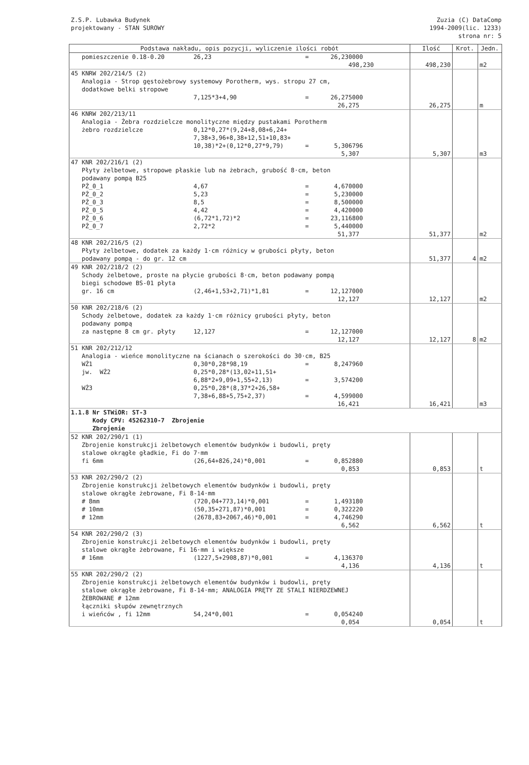Z.S.P. Lubawka Budynek
projektowany - STAN SUROWY
Zuzia (C) DataComp
1994-2009(lic. 1233)
strona nr: 5
| Podstawa nakładu, opis pozycji, wyliczenie ilości robót | Ilość | Krot. | Jedn. |
| --- | --- | --- | --- |
| pomieszczenie 0.18-0.20 26,23 = 26,230000 498,230 | 498,230 | | m2 |
| 45 KNRW 202/214/5 (2) Analogia - Strop gęstożebrowy systemowy Porotherm, wys. stropu 27 cm, dodatkowe belki stropowe 7,125*3+4,90 = 26,275000 26,275 | 26,275 | | m |
| 46 KNRW 202/213/11 Analogia - Żebra rozdzielcze monolityczne między pustakami Porotherm żebro rozdzielcze 0,12*0,27*(9,24+8,08+6,24+ 7,38+3,96+8,38+12,51+10,83+ 10,38)*2+(0,12*0,27*9,79) = 5,306796 5,307 | 5,307 | | m3 |
| 47 KNR 202/216/1 (2) Płyty żelbetowe, stropowe płaskie lub na żebrach, grubość 8·cm, beton podawany pompą B25 PŻ_0_1 4,67 = 4,670000 PŻ_0_2 5,23 = 5,230000 PŻ_0_3 8,5 = 8,500000 PŻ_0_5 4,42 = 4,420000 PŻ_0_6 (6,72*1,72)*2 = 23,116800 PŻ_0_7 2,72*2 = 5,440000 51,377 | 51,377 | | m2 |
| 48 KNR 202/216/5 (2) Płyty żelbetowe, dodatek za każdy 1·cm różnicy w grubości płyty, beton podawany pompą - do gr. 12 cm | 51,377 | 4 | m2 |
| 49 KNR 202/218/2 (2) Schody żelbetowe, proste na płycie grubości 8·cm, beton podawany pompą biegi schodowe BS-01 płyta gr. 16 cm (2,46+1,53+2,71)*1,81 = 12,127000 12,127 | 12,127 | | m2 |
| 50 KNR 202/218/6 (2) Schody żelbetowe, dodatek za każdy 1·cm różnicy grubości płyty, beton podawany pompą za następne 8 cm gr. płyty 12,127 = 12,127000 12,127 | 12,127 | 8 | m2 |
| 51 KNR 202/212/12 Analogia - wieńce monolityczne na ścianach o szerokości do 30·cm, B25 WŻ1 0,30*0,28*98,19 = 8,247960 jw. WŻ2 0,25*0,28*(13,02+11,51+ 6,88*2+9,09+1,55+2,13) = 3,574200 WŻ3 0,25*0,28*(8,37*2+26,58+ 7,38+6,88+5,75+2,37) = 4,599000 16,421 | 16,421 | | m3 |
| 1.1.8 Nr STWiOR: ST-3 Kody CPV: 45262310-7 Zbrojenie Zbrojenie | | | |
| 52 KNR 202/290/1 (1) Zbrojenie konstrukcji żelbetowych elementów budynków i budowli, pręty stalowe okrągłe gładkie, Fi do 7·mm fi 6mm (26,64+826,24)*0,001 = 0,852880 0,853 | 0,853 | | t |
| 53 KNR 202/290/2 (2) Zbrojenie konstrukcji żelbetowych elementów budynków i budowli, pręty stalowe okrągłe żebrowane, Fi 8-14·mm # 8mm (720,04+773,14)*0,001 = 1,493180 # 10mm (50,35+271,87)*0,001 = 0,322220 # 12mm (2678,83+2067,46)*0,001 = 4,746290 6,562 | 6,562 | | t |
| 54 KNR 202/290/2 (3) Zbrojenie konstrukcji żelbetowych elementów budynków i budowli, pręty stalowe okrągłe żebrowane, Fi 16·mm i większe # 16mm (1227,5+2908,87)*0,001 = 4,136370 4,136 | 4,136 | | t |
| 55 KNR 202/290/2 (2) Zbrojenie konstrukcji żelbetowych elementów budynków i budowli, pręty stalowe okrągłe żebrowane, Fi 8-14·mm; ANALOGIA PRĘTY ZE STALI NIERDZEWNEJ ŻEBROWANE # 12mm łączniki słupów zewnętrznych i wieńców , fi 12mm 54,24*0,001 = 0,054240 0,054 | 0,054 | | t |